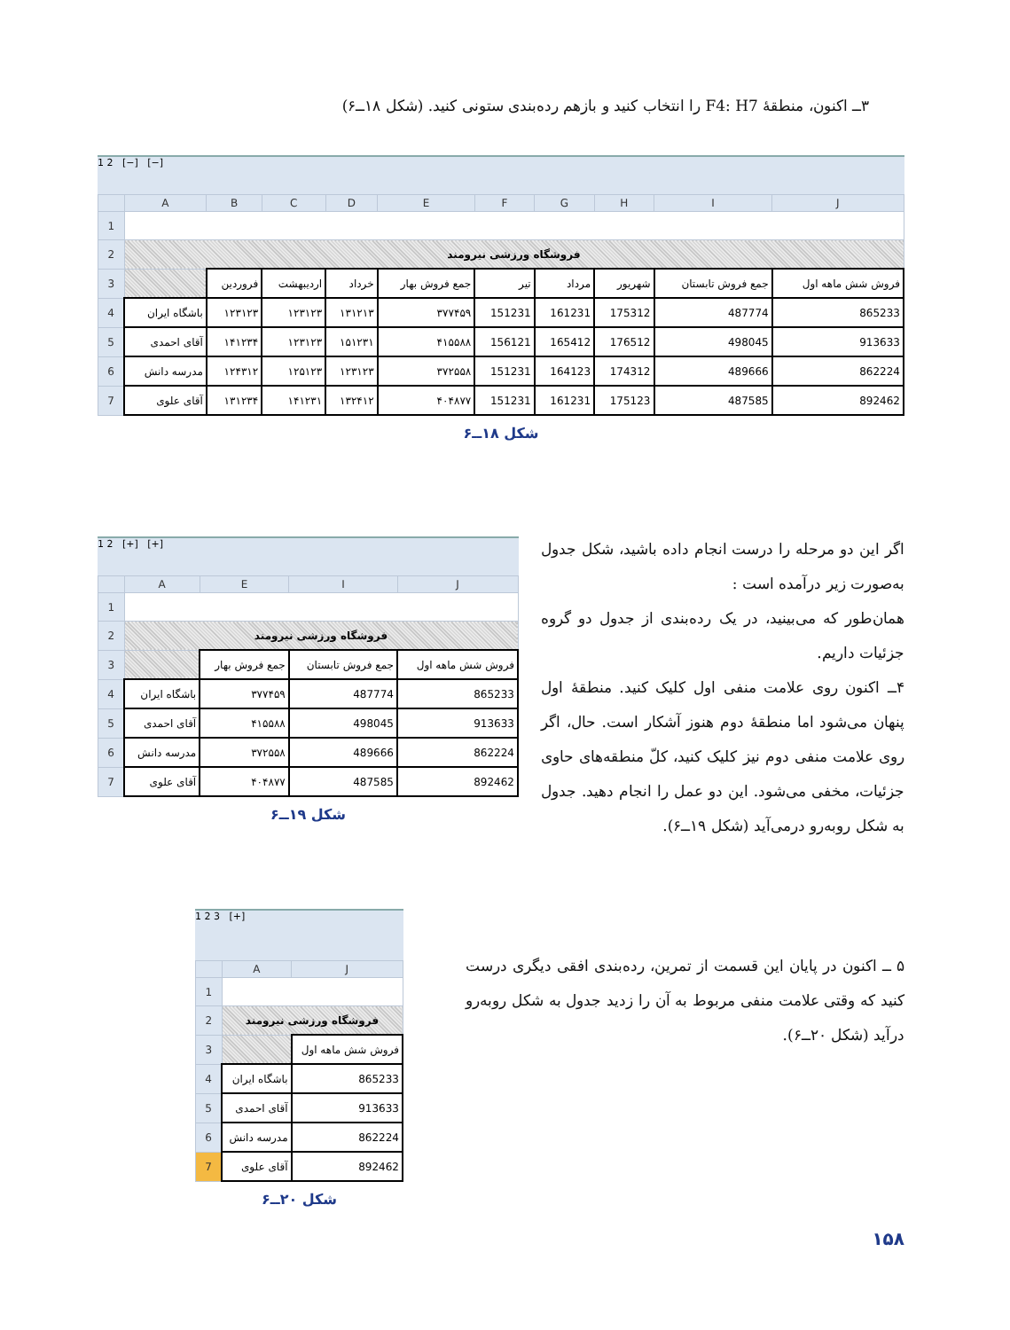۳ــ اکنون، منطقهٔ F4: H7 را انتخاب کنید و بازهم رده‌بندی ستونی کنید. (شکل ۱۸ــ۶)
1 2 [−] [−]
| | A | B | C | D | E | F | G | H | I | J |
| --- | --- | --- | --- | --- | --- | --- | --- | --- | --- | --- |
| 1 | | | | | | | | | | |
| 2 | فروشگاه ورزشی نیرومند | | | | | | | | | |
| 3 | | فروردین | اردیبهشت | خرداد | جمع فروش بهار | تیر | مرداد | شهریور | جمع فروش تابستان | فروش شش ماهه اول |
| 4 | باشگاه ایران | ۱۲۳۱۲۳ | ۱۲۳۱۲۳ | ۱۳۱۲۱۳ | ۳۷۷۴۵۹ | 151231 | 161231 | 175312 | 487774 | 865233 |
| 5 | آقای احمدی | ۱۴۱۲۳۴ | ۱۲۳۱۲۳ | ۱۵۱۲۳۱ | ۴۱۵۵۸۸ | 156121 | 165412 | 176512 | 498045 | 913633 |
| 6 | مدرسه دانش | ۱۲۴۳۱۲ | ۱۲۵۱۲۳ | ۱۲۳۱۲۳ | ۳۷۲۵۵۸ | 151231 | 164123 | 174312 | 489666 | 862224 |
| 7 | آقای علوی | ۱۳۱۲۳۴ | ۱۴۱۲۳۱ | ۱۳۲۴۱۲ | ۴۰۴۸۷۷ | 151231 | 161231 | 175123 | 487585 | 892462 |
شکل ۱۸ــ۶
1 2 [+] [+]
| | A | E | I | J |
| --- | --- | --- | --- | --- |
| 1 | | | | |
| 2 | فروشگاه ورزشی نیرومند | | | |
| 3 | | جمع فروش بهار | جمع فروش تابستان | فروش شش ماهه اول |
| 4 | باشگاه ایران | ۳۷۷۴۵۹ | 487774 | 865233 |
| 5 | آقای احمدی | ۴۱۵۵۸۸ | 498045 | 913633 |
| 6 | مدرسه دانش | ۳۷۲۵۵۸ | 489666 | 862224 |
| 7 | آقای علوی | ۴۰۴۸۷۷ | 487585 | 892462 |
شکل ۱۹ــ۶
اگر این دو مرحله را درست انجام داده باشید، شکل جدول به‌صورت زیر درآمده است :
همان‌طور که می‌بینید، در یک رده‌بندی از جدول دو گروه جزئیات داریم.
۴ــ اکنون روی علامت منفی اول کلیک کنید. منطقهٔ اول پنهان می‌شود اما منطقهٔ دوم هنوز آشکار است. حال، اگر روی علامت منفی دوم نیز کلیک کنید، کلّ منطقه‌های حاوی جزئیات، مخفی می‌شود. این دو عمل را انجام دهید. جدول به شکل روبه‌رو درمی‌آید (شکل ۱۹ــ۶).
1 2 3 [+]
| | A | J |
| --- | --- | --- |
| 1 | | |
| 2 | فروشگاه ورزشی نیرومند | |
| 3 | | فروش شش ماهه اول |
| 4 | باشگاه ایران | 865233 |
| 5 | آقای احمدی | 913633 |
| 6 | مدرسه دانش | 862224 |
| 7 | آقای علوی | 892462 |
شکل ۲۰ــ۶
۵ ــ اکنون در پایان این قسمت از تمرین، رده‌بندی افقی دیگری درست کنید که وقتی علامت منفی مربوط به آن را زدید جدول به شکل روبه‌رو درآید (شکل ۲۰ــ۶).
۱۵۸